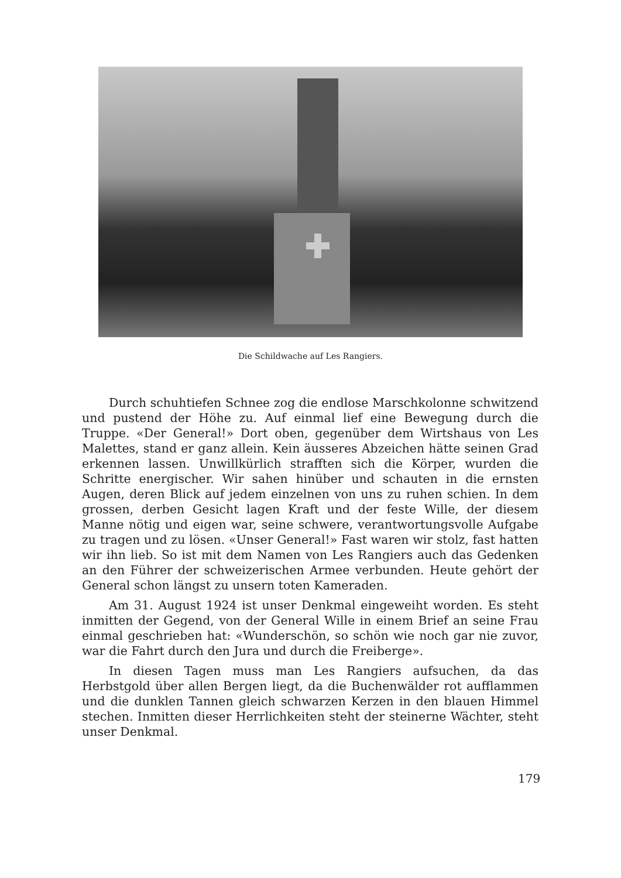Die Schildwache auf Les Rangiers.
Durch schuhtiefen Schnee zog die endlose Marschkolonne schwitzend und pustend der Höhe zu. Auf einmal lief eine Bewegung durch die Truppe. «Der General!» Dort oben, gegenüber dem Wirtshaus von Les Malettes, stand er ganz allein. Kein äusseres Abzeichen hätte seinen Grad erkennen lassen. Unwillkürlich strafften sich die Körper, wurden die Schritte energischer. Wir sahen hinüber und schauten in die ernsten Augen, deren Blick auf jedem einzelnen von uns zu ruhen schien. In dem grossen, derben Gesicht lagen Kraft und der feste Wille, der diesem Manne nötig und eigen war, seine schwere, verantwortungsvolle Aufgabe zu tragen und zu lösen. «Unser General!» Fast waren wir stolz, fast hatten wir ihn lieb. So ist mit dem Namen von Les Rangiers auch das Gedenken an den Führer der schweizerischen Armee verbunden. Heute gehört der General schon längst zu unsern toten Kameraden.
Am 31. August 1924 ist unser Denkmal eingeweiht worden. Es steht inmitten der Gegend, von der General Wille in einem Brief an seine Frau einmal geschrieben hat: «Wunderschön, so schön wie noch gar nie zuvor, war die Fahrt durch den Jura und durch die Freiberge».
In diesen Tagen muss man Les Rangiers aufsuchen, da das Herbstgold über allen Bergen liegt, da die Buchenwälder rot aufflammen und die dunklen Tannen gleich schwarzen Kerzen in den blauen Himmel stechen. Inmitten dieser Herrlichkeiten steht der steinerne Wächter, steht unser Denkmal.
179